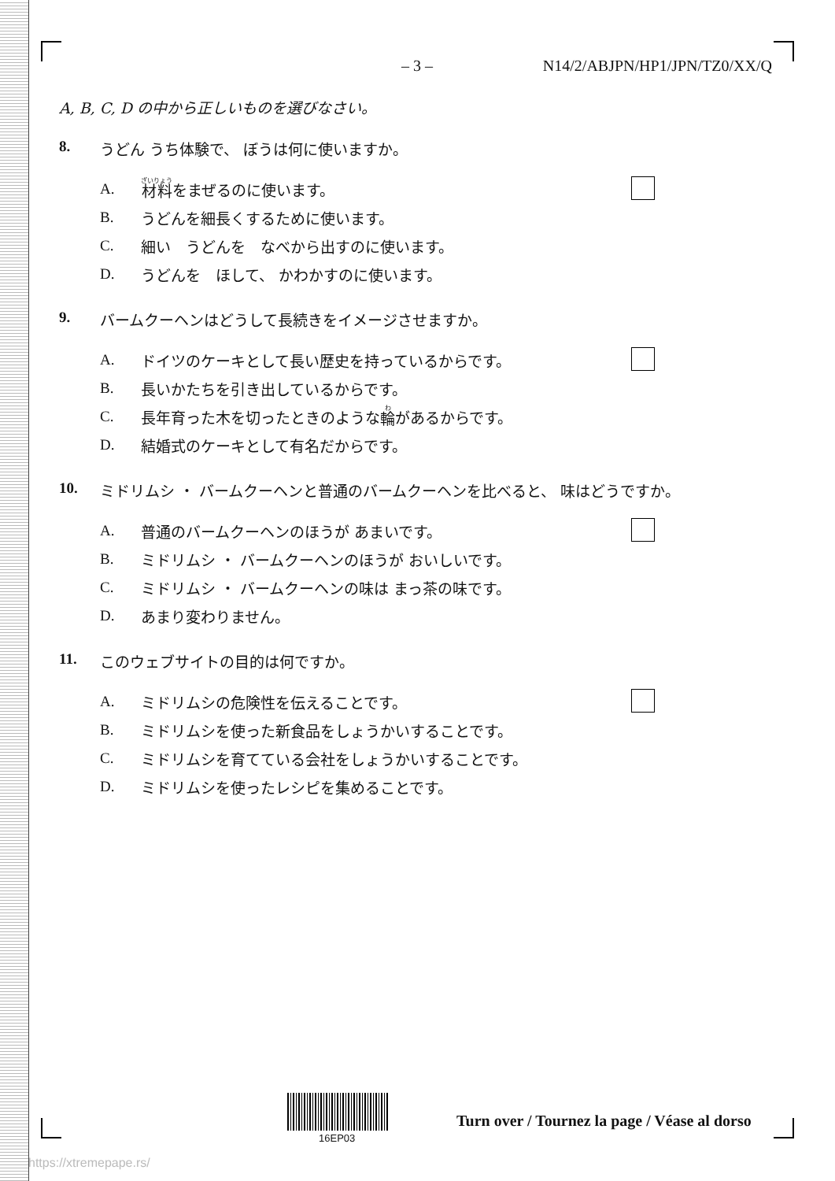– 3 – N14/2/ABJPN/HP1/JPN/TZ0/XX/Q
A, B, C, D の中から正しいものを選びなさい。
8. うどん うち体験で、 ぼうは何に使いますか。
A. 材料 をまぜるのに使います。
B. うどんを細長くするために使います。
C. 細い　うどんを　なべから出すのに使います。
D. うどんを　ほして、 かわかすのに使います。
9. バームクーヘンはどうして長続きをイメージさせますか。
A. ドイツのケーキとして長い歴史を持っているからです。
B. 長いかたちを引き出しているからです。
C. 長年育った木を切ったときのような 輪 があるからです。
D. 結婚式のケーキとして有名だからです。
10. ミドリムシ ・ バームクーヘンと普通のバームクーヘンを比べると、 味はどうですか。
A. 普通のバームクーヘンのほうが あまいです。
B. ミドリムシ ・ バームクーヘンのほうが おいしいです。
C. ミドリムシ ・ バームクーヘンの味は まっ茶の味です。
D. あまり変わりません。
11. このウェブサイトの目的は何ですか。
A. ミドリムシの危険性を伝えることです。
B. ミドリムシを使った新食品をしょうかいすることです。
C. ミドリムシを育てている会社をしょうかいすることです。
D. ミドリムシを使ったレシピを集めることです。
Turn over / Tournez la page / Véase al dorso
16EP03
https://xtremepape.rs/